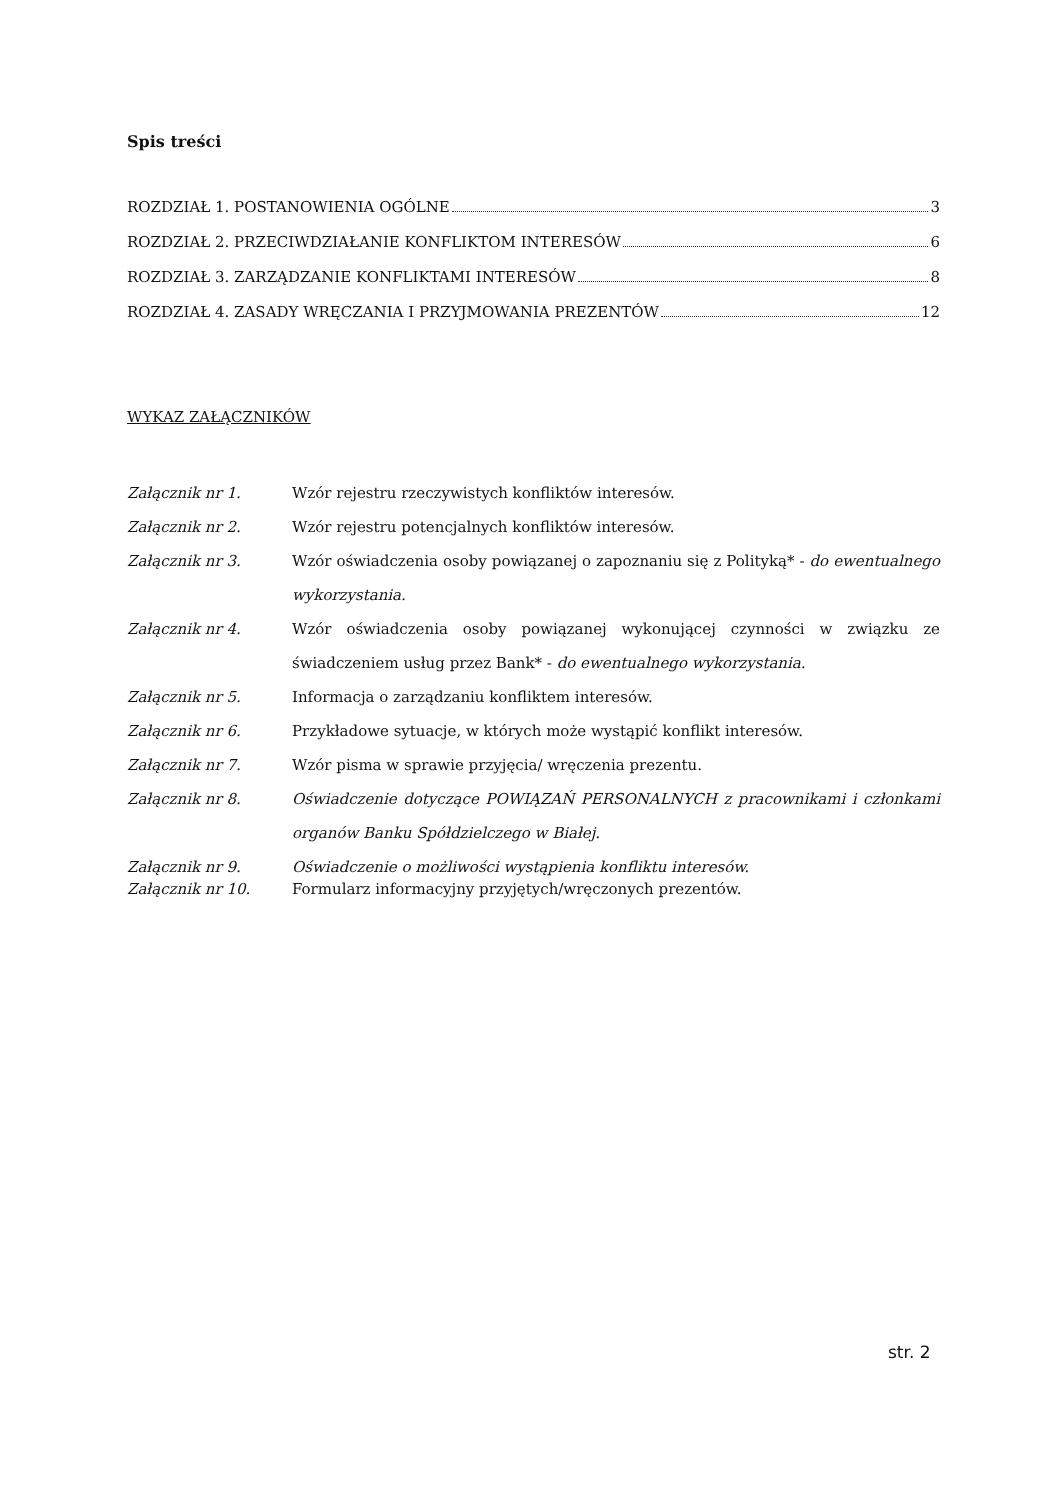Spis treści
ROZDZIAŁ 1. POSTANOWIENIA OGÓLNE 3
ROZDZIAŁ 2. PRZECIWDZIAŁANIE KONFLIKTOM INTERESÓW 6
ROZDZIAŁ 3. ZARZĄDZANIE KONFLIKTAMI INTERESÓW 8
ROZDZIAŁ 4. ZASADY WRĘCZANIA I PRZYJMOWANIA PREZENTÓW 12
WYKAZ ZAŁĄCZNIKÓW
Załącznik nr 1. Wzór rejestru rzeczywistych konfliktów interesów.
Załącznik nr 2. Wzór rejestru potencjalnych konfliktów interesów.
Załącznik nr 3. Wzór oświadczenia osoby powiązanej o zapoznaniu się z Polityką* - do ewentualnego wykorzystania.
Załącznik nr 4. Wzór oświadczenia osoby powiązanej wykonującej czynności w związku ze świadczeniem usług przez Bank* - do ewentualnego wykorzystania.
Załącznik nr 5. Informacja o zarządzaniu konfliktem interesów.
Załącznik nr 6. Przykładowe sytuacje, w których może wystąpić konflikt interesów.
Załącznik nr 7. Wzór pisma w sprawie przyjęcia/ wręczenia prezentu.
Załącznik nr 8. Oświadczenie dotyczące POWIĄZAŃ PERSONALNYCH z pracownikami i członkami organów Banku Spółdzielczego w Białej.
Załącznik nr 9. Oświadczenie o możliwości wystąpienia konfliktu interesów.
Załącznik nr 10. Formularz informacyjny przyjętych/wręczonych prezentów.
str. 2